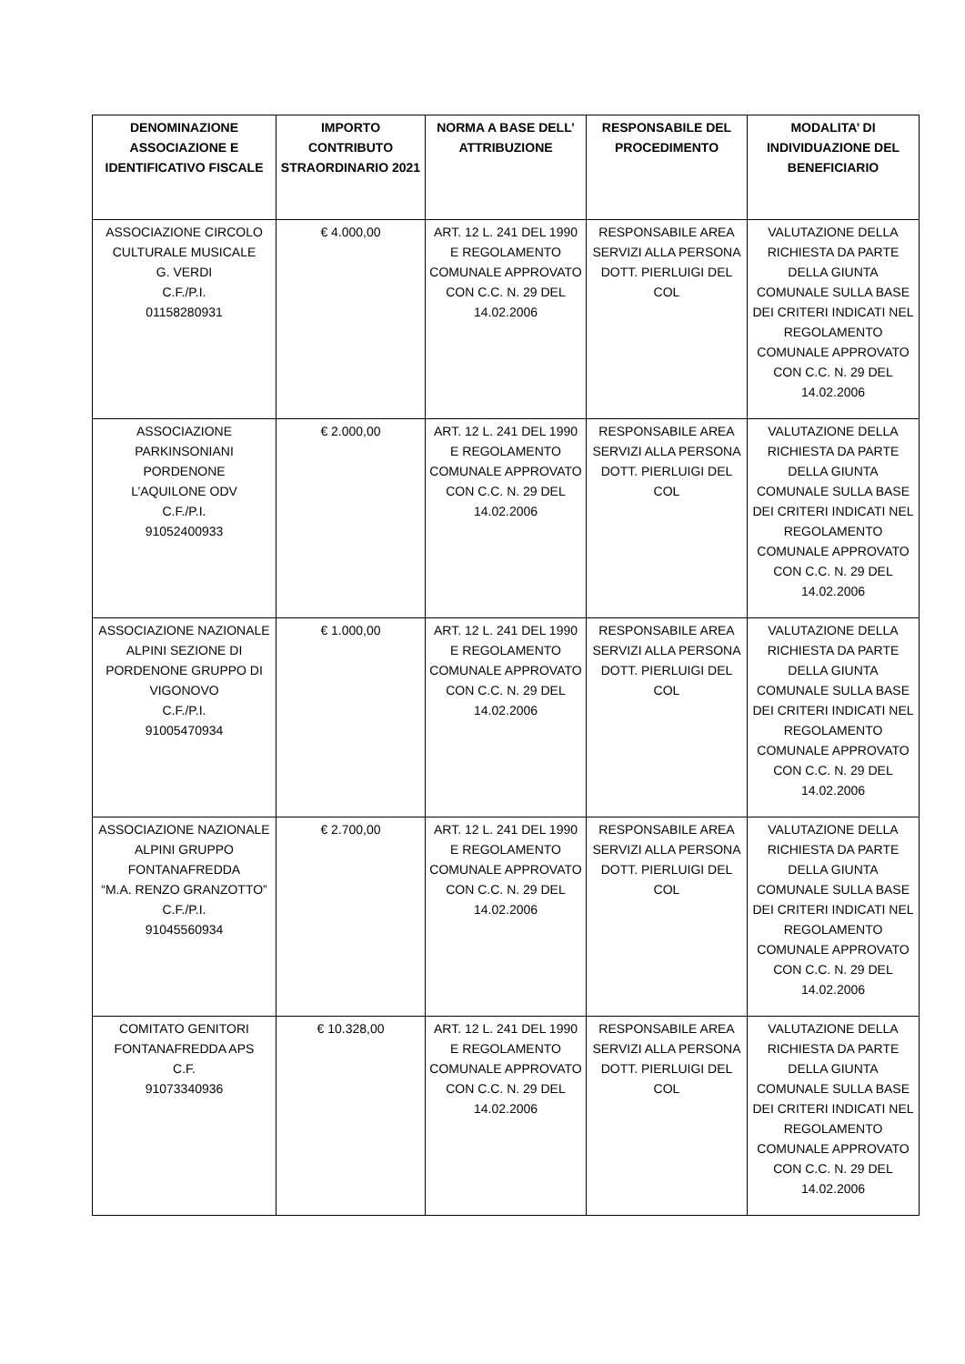| DENOMINAZIONE ASSOCIAZIONE E IDENTIFICATIVO FISCALE | IMPORTO CONTRIBUTO STRAORDINARIO 2021 | NORMA A BASE DELL’ ATTRIBUZIONE | RESPONSABILE DEL PROCEDIMENTO | MODALITA’ DI INDIVIDUAZIONE DEL BENEFICIARIO |
| --- | --- | --- | --- | --- |
| ASSOCIAZIONE CIRCOLO CULTURALE MUSICALE G. VERDI C.F./P.I. 01158280931 | € 4.000,00 | ART. 12 L. 241 DEL 1990 E REGOLAMENTO COMUNALE APPROVATO CON C.C. N. 29 DEL 14.02.2006 | RESPONSABILE AREA SERVIZI ALLA PERSONA DOTT. PIERLUIGI DEL COL | VALUTAZIONE DELLA RICHIESTA DA PARTE DELLA GIUNTA COMUNALE SULLA BASE DEI CRITERI INDICATI NEL REGOLAMENTO COMUNALE APPROVATO CON C.C. N. 29 DEL 14.02.2006 |
| ASSOCIAZIONE PARKINSONIANI PORDENONE L’AQUILONE ODV C.F./P.I. 91052400933 | € 2.000,00 | ART. 12 L. 241 DEL 1990 E REGOLAMENTO COMUNALE APPROVATO CON C.C. N. 29 DEL 14.02.2006 | RESPONSABILE AREA SERVIZI ALLA PERSONA DOTT. PIERLUIGI DEL COL | VALUTAZIONE DELLA RICHIESTA DA PARTE DELLA GIUNTA COMUNALE SULLA BASE DEI CRITERI INDICATI NEL REGOLAMENTO COMUNALE APPROVATO CON C.C. N. 29 DEL 14.02.2006 |
| ASSOCIAZIONE NAZIONALE ALPINI SEZIONE DI PORDENONE GRUPPO DI VIGONOVO C.F./P.I. 91005470934 | € 1.000,00 | ART. 12 L. 241 DEL 1990 E REGOLAMENTO COMUNALE APPROVATO CON C.C. N. 29 DEL 14.02.2006 | RESPONSABILE AREA SERVIZI ALLA PERSONA DOTT. PIERLUIGI DEL COL | VALUTAZIONE DELLA RICHIESTA DA PARTE DELLA GIUNTA COMUNALE SULLA BASE DEI CRITERI INDICATI NEL REGOLAMENTO COMUNALE APPROVATO CON C.C. N. 29 DEL 14.02.2006 |
| ASSOCIAZIONE NAZIONALE ALPINI GRUPPO FONTANAFREDDA “M.A. RENZO GRANZOTTO” C.F./P.I. 91045560934 | € 2.700,00 | ART. 12 L. 241 DEL 1990 E REGOLAMENTO COMUNALE APPROVATO CON C.C. N. 29 DEL 14.02.2006 | RESPONSABILE AREA SERVIZI ALLA PERSONA DOTT. PIERLUIGI DEL COL | VALUTAZIONE DELLA RICHIESTA DA PARTE DELLA GIUNTA COMUNALE SULLA BASE DEI CRITERI INDICATI NEL REGOLAMENTO COMUNALE APPROVATO CON C.C. N. 29 DEL 14.02.2006 |
| COMITATO GENITORI FONTANAFREDDA APS C.F. 91073340936 | € 10.328,00 | ART. 12 L. 241 DEL 1990 E REGOLAMENTO COMUNALE APPROVATO CON C.C. N. 29 DEL 14.02.2006 | RESPONSABILE AREA SERVIZI ALLA PERSONA DOTT. PIERLUIGI DEL COL | VALUTAZIONE DELLA RICHIESTA DA PARTE DELLA GIUNTA COMUNALE SULLA BASE DEI CRITERI INDICATI NEL REGOLAMENTO COMUNALE APPROVATO CON C.C. N. 29 DEL 14.02.2006 |